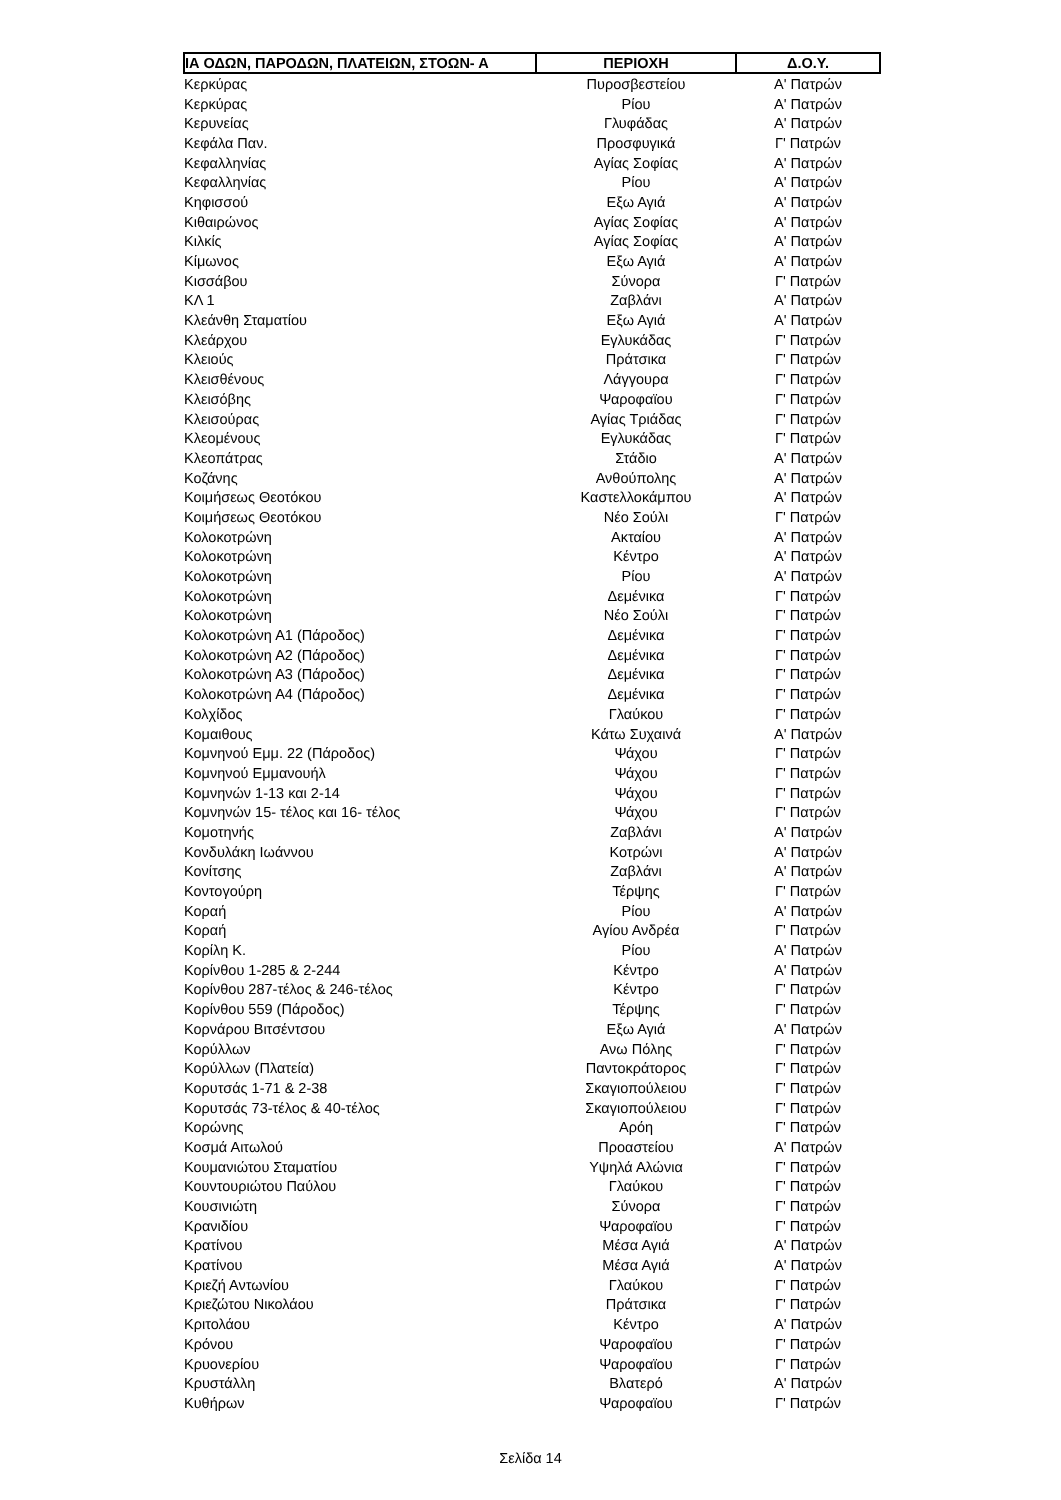| ΙΑ ΟΔΩΝ, ΠΑΡΟΔΩΝ, ΠΛΑΤΕΙΩΝ, ΣΤΟΩΝ- Α | ΠΕΡΙΟΧΗ | Δ.Ο.Υ. |
| --- | --- | --- |
| Κερκύρας | Πυροσβεστείου | Α' Πατρών |
| Κερκύρας | Ρίου | Α' Πατρών |
| Κερυνείας | Γλυφάδας | Α' Πατρών |
| Κεφάλα Παν. | Προσφυγικά | Γ' Πατρών |
| Κεφαλληνίας | Αγίας Σοφίας | Α' Πατρών |
| Κεφαλληνίας | Ρίου | Α' Πατρών |
| Κηφισσού | Εξω Αγιά | Α' Πατρών |
| Κιθαιρώνος | Αγίας Σοφίας | Α' Πατρών |
| Κιλκίς | Αγίας Σοφίας | Α' Πατρών |
| Κίμωνος | Εξω Αγιά | Α' Πατρών |
| Κισσάβου | Σύνορα | Γ' Πατρών |
| ΚΛ 1 | Ζαβλάνι | Α' Πατρών |
| Κλεάνθη Σταματίου | Εξω Αγιά | Α' Πατρών |
| Κλεάρχου | Εγλυκάδας | Γ' Πατρών |
| Κλειούς | Πράτσικα | Γ' Πατρών |
| Κλεισθένους | Λάγγουρα | Γ' Πατρών |
| Κλεισόβης | Ψαροφαϊου | Γ' Πατρών |
| Κλεισούρας | Αγίας Τριάδας | Γ' Πατρών |
| Κλεομένους | Εγλυκάδας | Γ' Πατρών |
| Κλεοπάτρας | Στάδιο | Α' Πατρών |
| Κοζάνης | Ανθούπολης | Α' Πατρών |
| Κοιμήσεως Θεοτόκου | Καστελλοκάμπου | Α' Πατρών |
| Κοιμήσεως Θεοτόκου | Νέο Σούλι | Γ' Πατρών |
| Κολοκοτρώνη | Ακταίου | Α' Πατρών |
| Κολοκοτρώνη | Κέντρο | Α' Πατρών |
| Κολοκοτρώνη | Ρίου | Α' Πατρών |
| Κολοκοτρώνη | Δεμένικα | Γ' Πατρών |
| Κολοκοτρώνη | Νέο Σούλι | Γ' Πατρών |
| Κολοκοτρώνη Α1 (Πάροδος) | Δεμένικα | Γ' Πατρών |
| Κολοκοτρώνη Α2 (Πάροδος) | Δεμένικα | Γ' Πατρών |
| Κολοκοτρώνη Α3 (Πάροδος) | Δεμένικα | Γ' Πατρών |
| Κολοκοτρώνη Α4 (Πάροδος) | Δεμένικα | Γ' Πατρών |
| Κολχίδος | Γλαύκου | Γ' Πατρών |
| Κομαιθους | Κάτω Συχαινά | Α' Πατρών |
| Κομνηνού Εμμ. 22 (Πάροδος) | Ψάχου | Γ' Πατρών |
| Κομνηνού Εμμανουήλ | Ψάχου | Γ' Πατρών |
| Κομνηνών 1-13 και 2-14 | Ψάχου | Γ' Πατρών |
| Κομνηνών 15- τέλος και 16- τέλος | Ψάχου | Γ' Πατρών |
| Κομοτηνής | Ζαβλάνι | Α' Πατρών |
| Κονδυλάκη Ιωάννου | Κοτρώνι | Α' Πατρών |
| Κονίτσης | Ζαβλάνι | Α' Πατρών |
| Κοντογούρη | Τέρψης | Γ' Πατρών |
| Κοραή | Ρίου | Α' Πατρών |
| Κοραή | Αγίου Ανδρέα | Γ' Πατρών |
| Κορίλη Κ. | Ρίου | Α' Πατρών |
| Κορίνθου 1-285 & 2-244 | Κέντρο | Α' Πατρών |
| Κορίνθου 287-τέλος & 246-τέλος | Κέντρο | Γ' Πατρών |
| Κορίνθου 559 (Πάροδος) | Τέρψης | Γ' Πατρών |
| Κορνάρου Βιτσέντσου | Εξω Αγιά | Α' Πατρών |
| Κορύλλων | Ανω Πόλης | Γ' Πατρών |
| Κορύλλων (Πλατεία) | Παντοκράτορος | Γ' Πατρών |
| Κορυτσάς 1-71 & 2-38 | Σκαγιοπούλειου | Γ' Πατρών |
| Κορυτσάς 73-τέλος & 40-τέλος | Σκαγιοπούλειου | Γ' Πατρών |
| Κορώνης | Αρόη | Γ' Πατρών |
| Κοσμά Αιτωλού | Προαστείου | Α' Πατρών |
| Κουμανιώτου Σταματίου | Υψηλά Αλώνια | Γ' Πατρών |
| Κουντουριώτου Παύλου | Γλαύκου | Γ' Πατρών |
| Κουσινιώτη | Σύνορα | Γ' Πατρών |
| Κρανιδίου | Ψαροφαϊου | Γ' Πατρών |
| Κρατίνου | Μέσα Αγιά | Α' Πατρών |
| Κρατίνου | Μέσα Αγιά | Α' Πατρών |
| Κριεζή Αντωνίου | Γλαύκου | Γ' Πατρών |
| Κριεζώτου Νικολάου | Πράτσικα | Γ' Πατρών |
| Κριτολάου | Κέντρο | Α' Πατρών |
| Κρόνου | Ψαροφαϊου | Γ' Πατρών |
| Κρυονερίου | Ψαροφαϊου | Γ' Πατρών |
| Κρυστάλλη | Βλατερό | Α' Πατρών |
| Κυθήρων | Ψαροφαϊου | Γ' Πατρών |
Σελίδα 14